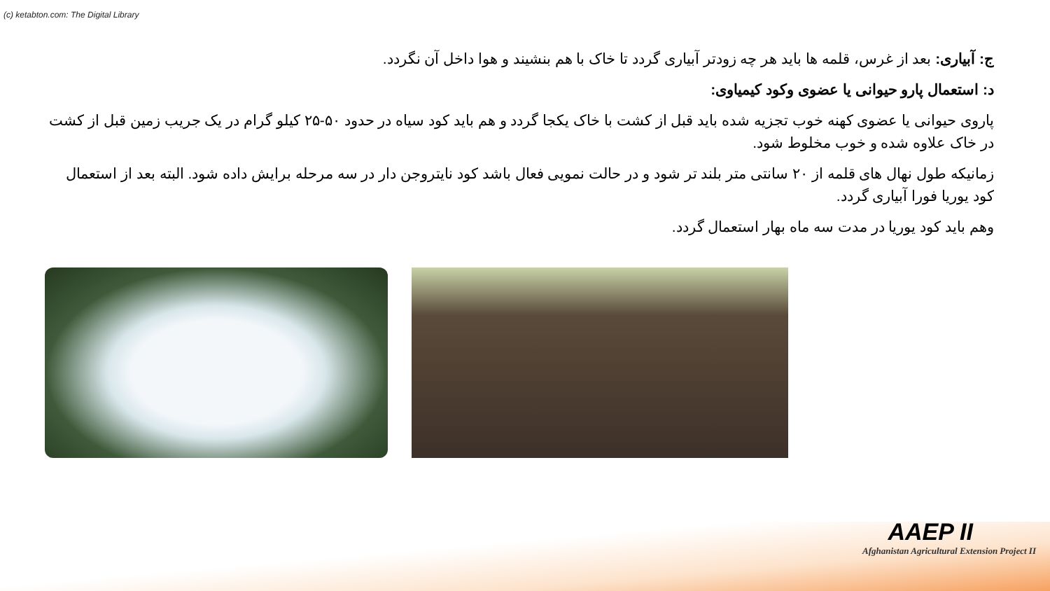(c) ketabton.com: The Digital Library
ج: آبیاری: بعد از غرس، قلمه ها باید هر چه زودتر آبیاری گردد تا خاک با هم بنشیند و هوا داخل آن نگردد.
د: استعمال پارو حیوانی یا عضوی وکود کیمیاوی:
پاروی حیوانی یا عضوی کهنه خوب تجزیه شده باید قبل از کشت با خاک یکجا گردد و هم باید کود سیاه در حدود ۵۰-۲۵ کیلو گرام در یک جریب زمین قبل از کشت در خاک علاوه شده و خوب مخلوط شود.
زمانیکه طول نهال های قلمه از ۲۰ سانتی متر بلند تر شود و در حالت نمویی فعال باشد کود نایتروجن دار در سه مرحله برایش داده شود. البته بعد از استعمال کود یوریا فورا آبیاری گردد.
وهم باید کود یوریا در مدت سه ماه بهار استعمال گردد.
AAEP II
Afghanistan Agricultural Extension Project II